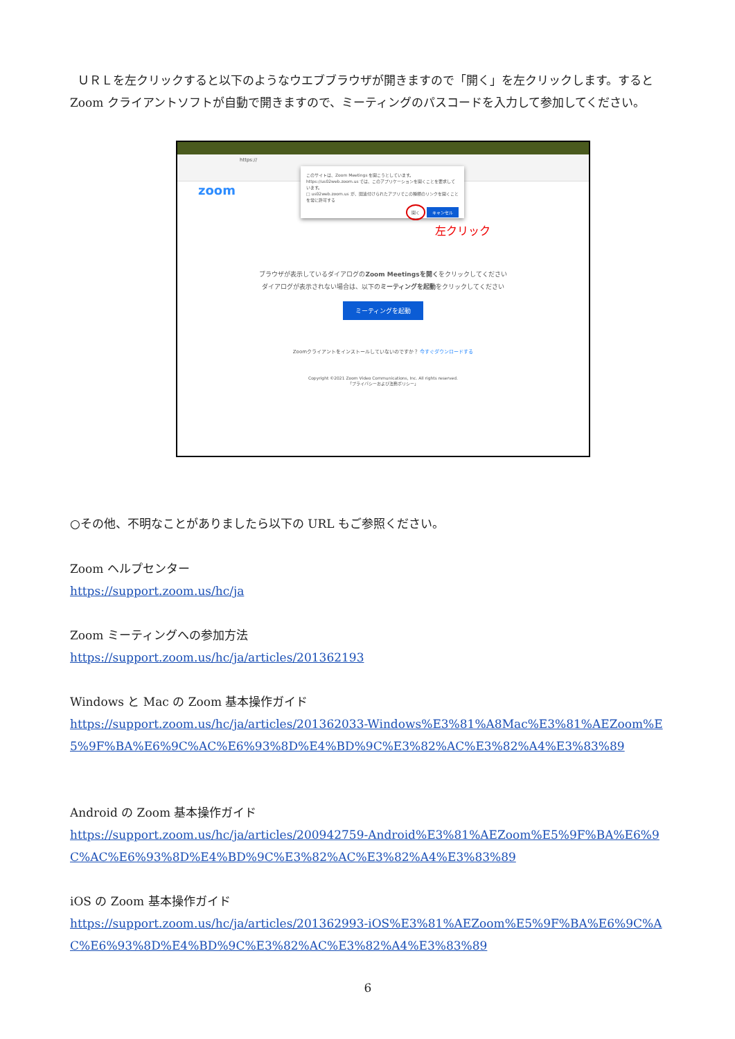ＵＲＬを左クリックすると以下のようなウエブブラウザが開きますので「開く」を左クリックします。すると Zoom クライアントソフトが自動で開きますので、ミーティングのパスコードを入力して参加してください。
https://
zoom
このサイトは、Zoom Meetings を開こうとしています。
https://us02web.zoom.us では、このアプリケーションを開くことを要求しています。
□ us02web.zoom.us が、関連付けられたアプリでこの種類のリンクを開くことを常に許可する
開く キャンセル
左クリック
ブラウザが表示しているダイアログのZoom Meetingsを開くをクリックしてください
ダイアログが表示されない場合は、以下のミーティングを起動をクリックしてください
ミーティングを起動
Zoomクライアントをインストールしていないのですか？ 今すぐダウンロードする
Copyright ©2021 Zoom Video Communications, Inc. All rights reserved.
「プライバシーおよび法務ポリシー」
○その他、不明なことがありましたら以下の URL もご参照ください。
Zoom ヘルプセンター
https://support.zoom.us/hc/ja
Zoom ミーティングへの参加方法
https://support.zoom.us/hc/ja/articles/201362193
Windows と Mac の Zoom 基本操作ガイド
https://support.zoom.us/hc/ja/articles/201362033-Windows%E3%81%A8Mac%E3%81%AEZoom%E5%9F%BA%E6%9C%AC%E6%93%8D%E4%BD%9C%E3%82%AC%E3%82%A4%E3%83%89
Android の Zoom 基本操作ガイド
https://support.zoom.us/hc/ja/articles/200942759-Android%E3%81%AEZoom%E5%9F%BA%E6%9C%AC%E6%93%8D%E4%BD%9C%E3%82%AC%E3%82%A4%E3%83%89
iOS の Zoom 基本操作ガイド
https://support.zoom.us/hc/ja/articles/201362993-iOS%E3%81%AEZoom%E5%9F%BA%E6%9C%AC%E6%93%8D%E4%BD%9C%E3%82%AC%E3%82%A4%E3%83%89
6